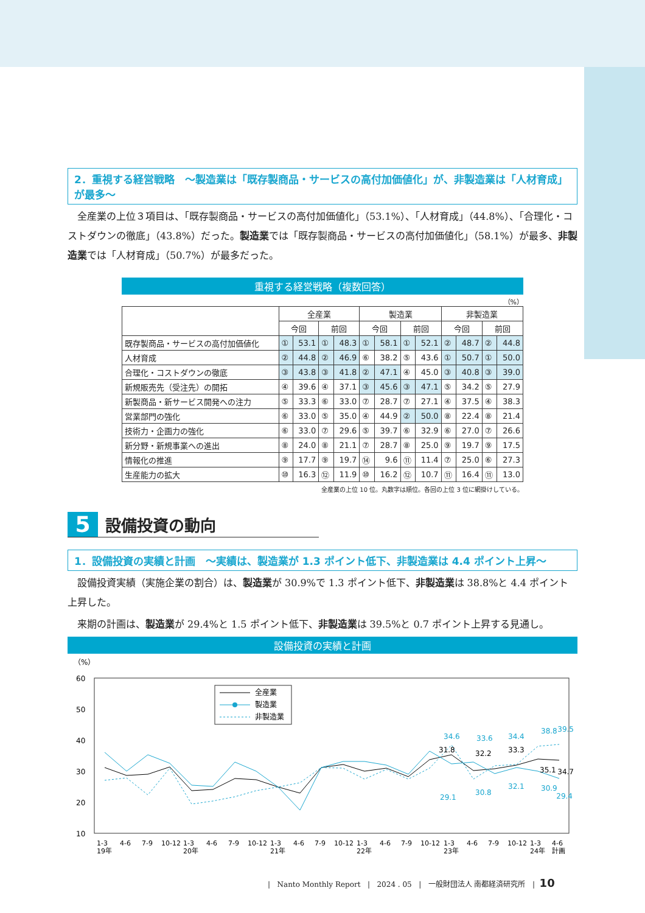2．重視する経営戦略　～製造業は「既存製商品・サービスの高付加価値化」が、非製造業は「人材育成」が最多～
　全産業の上位３項目は、「既存製商品・サービスの高付加価値化」（53.1%）、「人材育成」（44.8%）、「合理化・コストダウンの徹底」（43.8%）だった。製造業では「既存製商品・サービスの高付加価値化」（58.1%）が最多、非製造業では「人材育成」（50.7%）が最多だった。
重視する経営戦略（複数回答）
（%）
| | 全産業 | | | | 製造業 | | | | 非製造業 | | | |
| --- | --- | --- | --- | --- | --- | --- | --- | --- | --- | --- | --- | --- |
| | 今回 | | 前回 | | 今回 | | 前回 | | 今回 | | 前回 | |
| 既存製商品・サービスの高付加価値化 | ① | 53.1 | ① | 48.3 | ① | 58.1 | ① | 52.1 | ② | 48.7 | ② | 44.8 |
| 人材育成 | ② | 44.8 | ② | 46.9 | ⑥ | 38.2 | ⑤ | 43.6 | ① | 50.7 | ① | 50.0 |
| 合理化・コストダウンの徹底 | ③ | 43.8 | ③ | 41.8 | ② | 47.1 | ④ | 45.0 | ③ | 40.8 | ③ | 39.0 |
| 新規販売先（受注先）の開拓 | ④ | 39.6 | ④ | 37.1 | ③ | 45.6 | ③ | 47.1 | ⑤ | 34.2 | ⑤ | 27.9 |
| 新製商品・新サービス開発への注力 | ⑤ | 33.3 | ⑥ | 33.0 | ⑦ | 28.7 | ⑦ | 27.1 | ④ | 37.5 | ④ | 38.3 |
| 営業部門の強化 | ⑥ | 33.0 | ⑤ | 35.0 | ④ | 44.9 | ② | 50.0 | ⑧ | 22.4 | ⑧ | 21.4 |
| 技術力・企画力の強化 | ⑥ | 33.0 | ⑦ | 29.6 | ⑤ | 39.7 | ⑥ | 32.9 | ⑥ | 27.0 | ⑦ | 26.6 |
| 新分野・新規事業への進出 | ⑧ | 24.0 | ⑧ | 21.1 | ⑦ | 28.7 | ⑧ | 25.0 | ⑨ | 19.7 | ⑨ | 17.5 |
| 情報化の推進 | ⑨ | 17.7 | ⑨ | 19.7 | ⑭ | 9.6 | ⑪ | 11.4 | ⑦ | 25.0 | ⑥ | 27.3 |
| 生産能力の拡大 | ⑩ | 16.3 | ⑫ | 11.9 | ⑩ | 16.2 | ⑫ | 10.7 | ⑪ | 16.4 | ⑪ | 13.0 |
全産業の上位 10 位。丸数字は順位。各回の上位 3 位に網掛けしている。
5
設備投資の動向
1．設備投資の実績と計画　～実績は、製造業が 1.3 ポイント低下、非製造業は 4.4 ポイント上昇～
　設備投資実績（実施企業の割合）は、製造業が 30.9%で 1.3 ポイント低下、非製造業は 38.8%と 4.4 ポイント上昇した。
　来期の計画は、製造業が 29.4%と 1.5 ポイント低下、非製造業は 39.5%と 0.7 ポイント上昇する見通し。
設備投資の実績と計画
（%）
60
50
40
30
20
10
全産業
製造業
非製造業
34.6
33.6
34.4
38.8
39.5
29.1
30.8
32.1
30.9
29.4
31.8
32.2
33.3
35.1
34.7
1-3
19年
4-6
7-9
10-12
1-3
20年
4-6
7-9
10-12
1-3
21年
4-6
7-9
10-12
1-3
22年
4-6
7-9
10-12
1-3
23年
4-6
7-9
10-12
1-3
24年
4-6
計画
| Nanto Monthly Report | 2024 . 05 | 一般財団法人 南都経済研究所 | 10